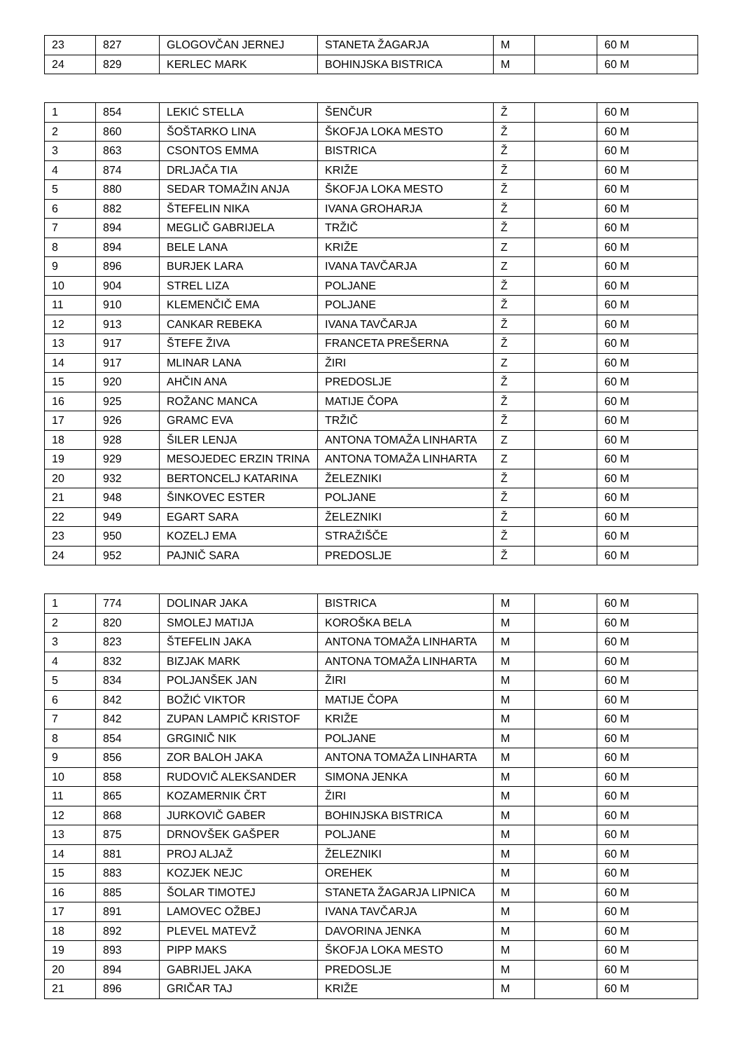| 23 | 827 | GLOGOVČAN JERNEJ | STANETA ŽAGARJA | M | | 60 M |
| 24 | 829 | KERLEC MARK | BOHINJSKA BISTRICA | M | | 60 M |
| 1 | 854 | LEKIĆ STELLA | ŠENČUR | Ž | | 60 M |
| 2 | 860 | ŠOŠTARKO LINA | ŠKOFJA LOKA MESTO | Ž | | 60 M |
| 3 | 863 | CSONTOS EMMA | BISTRICA | Ž | | 60 M |
| 4 | 874 | DRLJAČA TIA | KRIŽE | Ž | | 60 M |
| 5 | 880 | SEDAR TOMAŽIN ANJA | ŠKOFJA LOKA MESTO | Ž | | 60 M |
| 6 | 882 | ŠTEFELIN NIKA | IVANA GROHARJA | Ž | | 60 M |
| 7 | 894 | MEGLIČ GABRIJELA | TRŽIČ | Ž | | 60 M |
| 8 | 894 | BELE LANA | KRIŽE | Z | | 60 M |
| 9 | 896 | BURJEK LARA | IVANA TAVČARJA | Z | | 60 M |
| 10 | 904 | STREL LIZA | POLJANE | Ž | | 60 M |
| 11 | 910 | KLEMENČIČ EMA | POLJANE | Ž | | 60 M |
| 12 | 913 | CANKAR REBEKA | IVANA TAVČARJA | Ž | | 60 M |
| 13 | 917 | ŠTEFE ŽIVA | FRANCETA PREŠERNA | Ž | | 60 M |
| 14 | 917 | MLINAR LANA | ŽIRI | Z | | 60 M |
| 15 | 920 | AHČIN ANA | PREDOSLJE | Ž | | 60 M |
| 16 | 925 | ROŽANC MANCA | MATIJE ČOPA | Ž | | 60 M |
| 17 | 926 | GRAMC EVA | TRŽIČ | Ž | | 60 M |
| 18 | 928 | ŠILER LENJA | ANTONA TOMAŽA LINHARTA | Z | | 60 M |
| 19 | 929 | MESOJEDEC ERZIN TRINA | ANTONA TOMAŽA LINHARTA | Z | | 60 M |
| 20 | 932 | BERTONCELJ KATARINA | ŽELEZNIKI | Ž | | 60 M |
| 21 | 948 | ŠINKOVEC ESTER | POLJANE | Ž | | 60 M |
| 22 | 949 | EGART SARA | ŽELEZNIKI | Ž | | 60 M |
| 23 | 950 | KOZELJ EMA | STRAŽIŠČE | Ž | | 60 M |
| 24 | 952 | PAJNIČ SARA | PREDOSLJE | Ž | | 60 M |
| 1 | 774 | DOLINAR JAKA | BISTRICA | M | | 60 M |
| 2 | 820 | SMOLEJ MATIJA | KOROŠKA BELA | M | | 60 M |
| 3 | 823 | ŠTEFELIN JAKA | ANTONA TOMAŽA LINHARTA | M | | 60 M |
| 4 | 832 | BIZJAK MARK | ANTONA TOMAŽA LINHARTA | M | | 60 M |
| 5 | 834 | POLJANŠEK JAN | ŽIRI | M | | 60 M |
| 6 | 842 | BOŽIĆ VIKTOR | MATIJE ČOPA | M | | 60 M |
| 7 | 842 | ZUPAN LAMPIČ KRISTOF | KRIŽE | M | | 60 M |
| 8 | 854 | GRGINIČ NIK | POLJANE | M | | 60 M |
| 9 | 856 | ZOR BALOH JAKA | ANTONA TOMAŽA LINHARTA | M | | 60 M |
| 10 | 858 | RUDOVIČ ALEKSANDER | SIMONA JENKA | M | | 60 M |
| 11 | 865 | KOZAMERNIK ČRT | ŽIRI | M | | 60 M |
| 12 | 868 | JURKOVIČ GABER | BOHINJSKA BISTRICA | M | | 60 M |
| 13 | 875 | DRNOVŠEK GAŠPER | POLJANE | M | | 60 M |
| 14 | 881 | PROJ ALJAŽ | ŽELEZNIKI | M | | 60 M |
| 15 | 883 | KOZJEK NEJC | OREHEK | M | | 60 M |
| 16 | 885 | ŠOLAR TIMOTEJ | STANETA ŽAGARJA LIPNICA | M | | 60 M |
| 17 | 891 | LAMOVEC OŽBEJ | IVANA TAVČARJA | M | | 60 M |
| 18 | 892 | PLEVEL MATEVŽ | DAVORINA JENKA | M | | 60 M |
| 19 | 893 | PIPP MAKS | ŠKOFJA LOKA MESTO | M | | 60 M |
| 20 | 894 | GABRIJEL JAKA | PREDOSLJE | M | | 60 M |
| 21 | 896 | GRIČAR TAJ | KRIŽE | M | | 60 M |